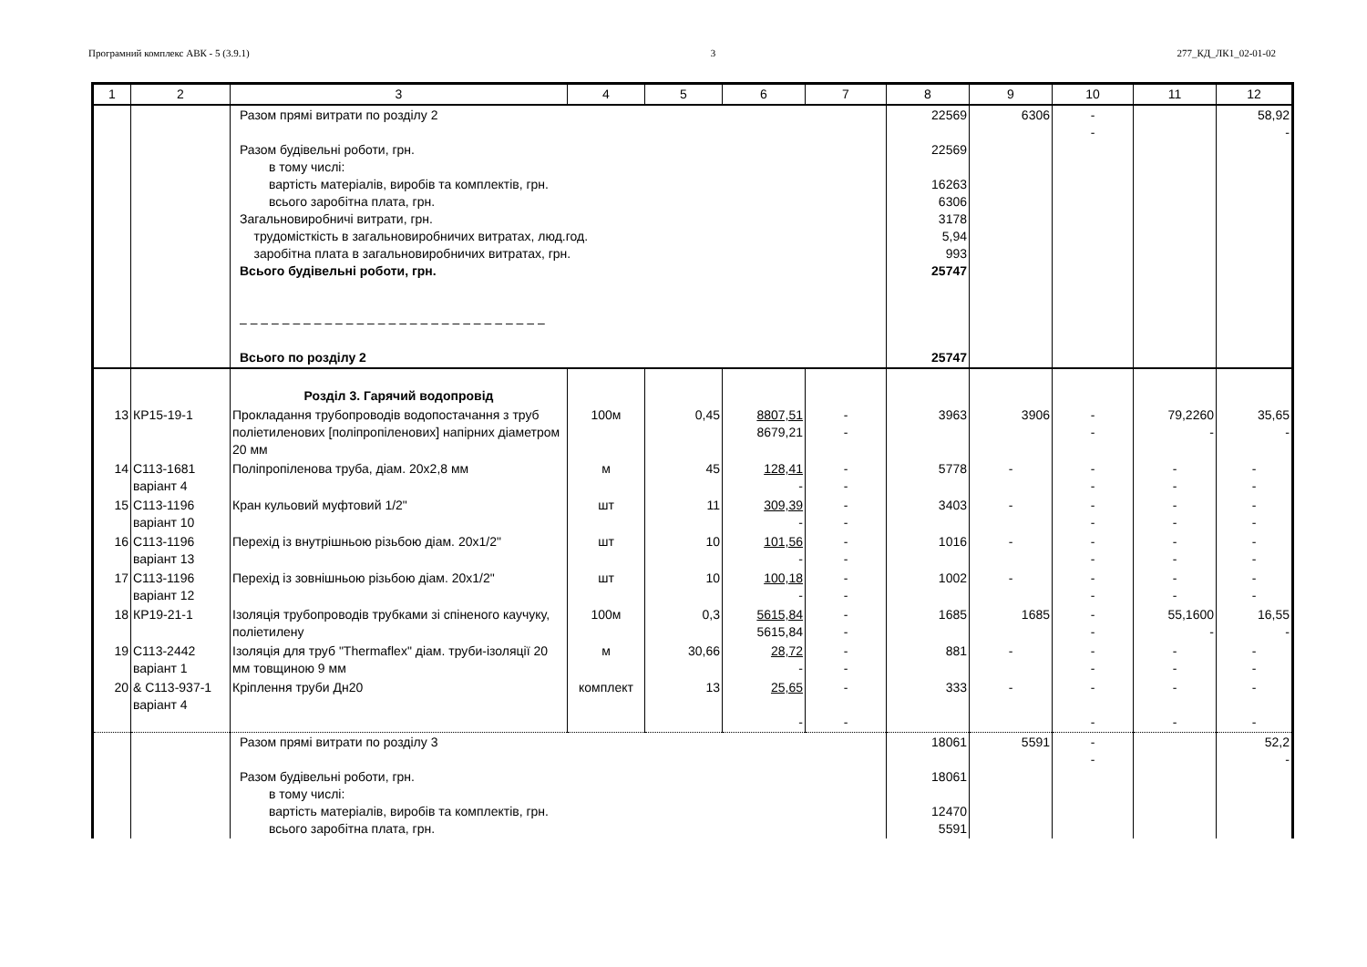Програмний комплекс АВК - 5 (3.9.1) 3 277_КД_ЛК1_02-01-02
| 1 | 2 | 3 | 4 | 5 | 6 | 7 | 8 | 9 | 10 | 11 | 12 |
| --- | --- | --- | --- | --- | --- | --- | --- | --- | --- | --- | --- |
| | | Разом прямі витрати по розділу 2 Разом будівельні роботи, грн. в тому числі: вартість матеріалів, виробів та комплектів, грн. всього заробітна плата, грн. Загальновиробничі витрати, грн. трудомісткість в загальновиробничих витратах, люд.год. заробітна плата в загальновиробничих витратах, грн. Всього будівельні роботи, грн. – – – – – – – – – – – – – – – – – – – – – – – – – – – – – Всього по розділу 2 | | | | | 22569 22569 16263 6306 3178 5,94 993 25747 25747 | 6306 | - - | | 58,92 - |
| | | Розділ 3. Гарячий водопровід | | | | | | | | | |
| 13 | КР15-19-1 | Прокладання трубопроводів водопостачання з труб поліетиленових [поліпропіленових] напірних діаметром 20 мм | 100м | 0,45 | 8807,51 8679,21 | - - | 3963 | 3906 | - - | 79,2260 - | 35,65 - |
| 14 | С113-1681 варіант 4 | Поліпропіленова труба, діам. 20х2,8 мм | м | 45 | 128,41 - | - - | 5778 | - | - - | - - | - - |
| 15 | С113-1196 варіант 10 | Кран кульовий муфтовий 1/2" | шт | 11 | 309,39 - | - - | 3403 | - | - - | - - | - - |
| 16 | С113-1196 варіант 13 | Перехід із внутрішньою різьбою діам. 20х1/2" | шт | 10 | 101,56 - | - - | 1016 | - | - - | - - | - - |
| 17 | С113-1196 варіант 12 | Перехід із зовнішньою різьбою діам. 20х1/2" | шт | 10 | 100,18 - | - - | 1002 | - | - - | - - | - - |
| 18 | КР19-21-1 | Ізоляція трубопроводів трубками зі спіненого каучуку, поліетилену | 100м | 0,3 | 5615,84 5615,84 | - - | 1685 | 1685 | - - | 55,1600 - | 16,55 - |
| 19 | С113-2442 варіант 1 | Ізоляція для труб "Thermaflex" діам. труби-ізоляції 20 мм товщиною 9 мм | м | 30,66 | 28,72 - | - - | 881 | - | - - | - - | - - |
| 20 | & С113-937-1 варіант 4 | Кріплення труби Дн20 | комплект | 13 | 25,65 - | - - | 333 | - | - - | - - | - - |
| | | Разом прямі витрати по розділу 3 Разом будівельні роботи, грн. в тому числі: вартість матеріалів, виробів та комплектів, грн. всього заробітна плата, грн. | | | | | 18061 18061 12470 5591 | 5591 | - - | | 52,2 - |